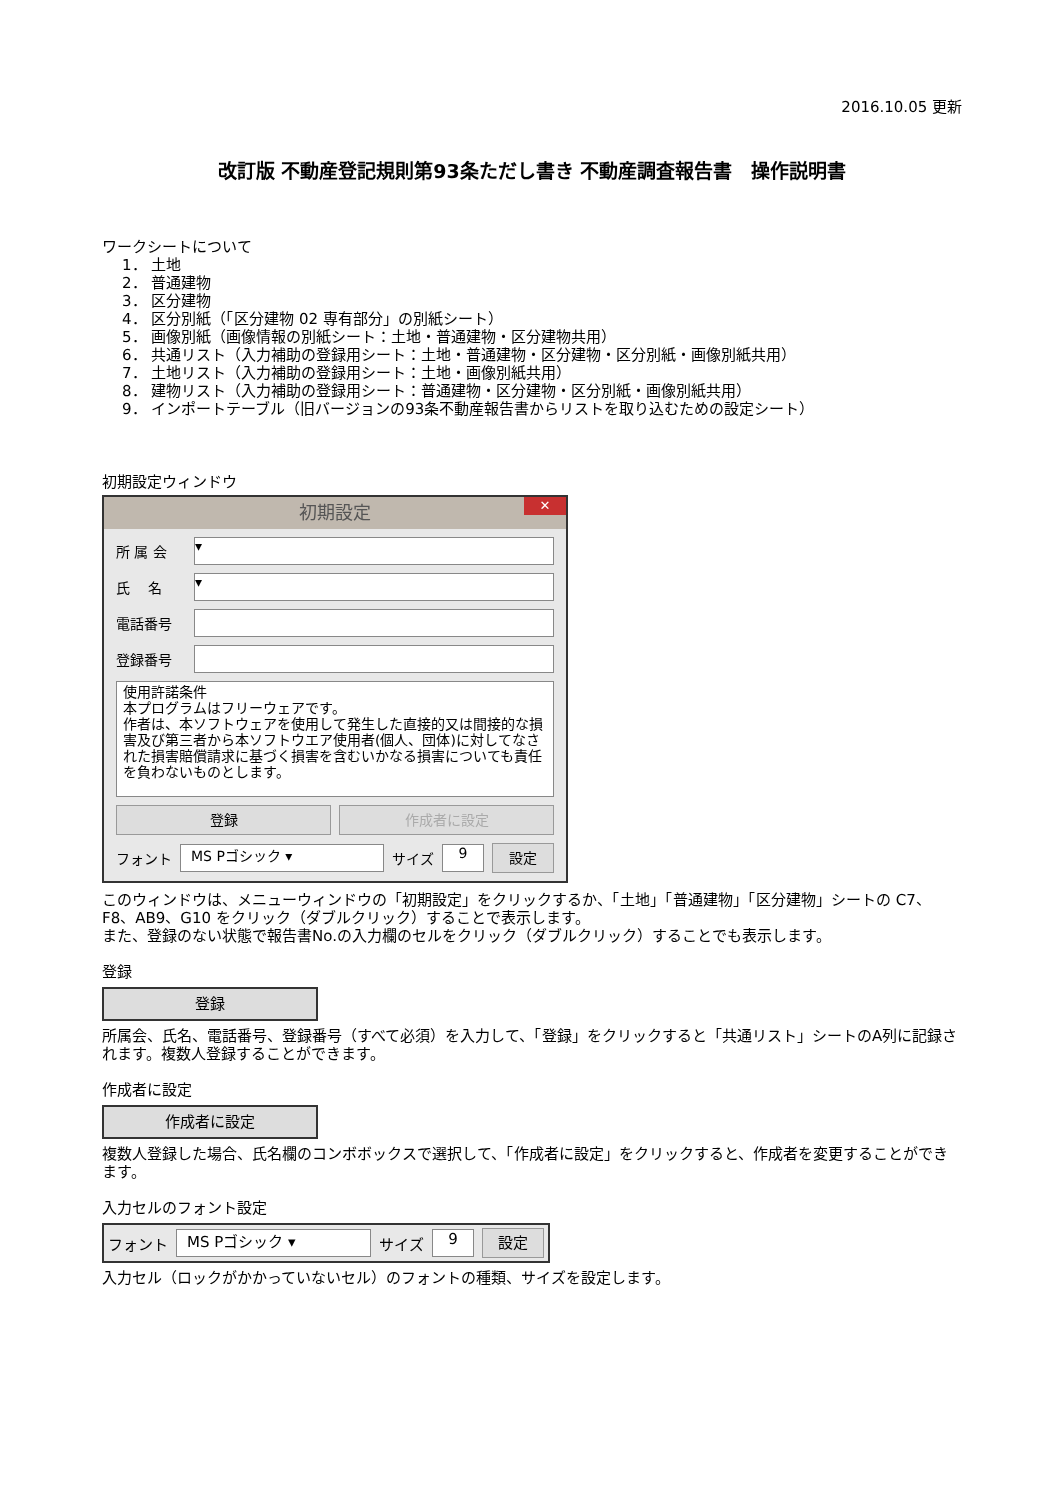2016.10.05 更新
改訂版 不動産登記規則第93条ただし書き 不動産調査報告書　操作説明書
ワークシートについて
1． 土地
2． 普通建物
3． 区分建物
4． 区分別紙（「区分建物 02 専有部分」の別紙シート）
5． 画像別紙（画像情報の別紙シート：土地・普通建物・区分建物共用）
6． 共通リスト（入力補助の登録用シート：土地・普通建物・区分建物・区分別紙・画像別紙共用）
7． 土地リスト（入力補助の登録用シート：土地・画像別紙共用）
8． 建物リスト（入力補助の登録用シート：普通建物・区分建物・区分別紙・画像別紙共用）
9． インポートテーブル（旧バージョンの93条不動産報告書からリストを取り込むための設定シート）
初期設定ウィンドウ
初期設定 ✕
所 属 会 ▾
氏　 名 ▾
電話番号
登録番号
使用許諾条件
本プログラムはフリーウェアです。
作者は、本ソフトウェアを使用して発生した直接的又は間接的な損害及び第三者から本ソフトウエア使用者(個人、団体)に対してなされた損害賠償請求に基づく損害を含むいかなる損害についても責任を負わないものとします。
登録 作成者に設定
フォント MS Pゴシック ▾ サイズ 9 設定
このウィンドウは、メニューウィンドウの「初期設定」をクリックするか、「土地」「普通建物」「区分建物」シートの C7、F8、AB9、G10 をクリック（ダブルクリック）することで表示します。
また、登録のない状態で報告書No.の入力欄のセルをクリック（ダブルクリック）することでも表示します。
登録
登録
所属会、氏名、電話番号、登録番号（すべて必須）を入力して、「登録」をクリックすると「共通リスト」シートのA列に記録されます。複数人登録することができます。
作成者に設定
作成者に設定
複数人登録した場合、氏名欄のコンボボックスで選択して、「作成者に設定」をクリックすると、作成者を変更することができます。
入力セルのフォント設定
フォント MS Pゴシック ▾ サイズ 9 設定
入力セル（ロックがかかっていないセル）のフォントの種類、サイズを設定します。